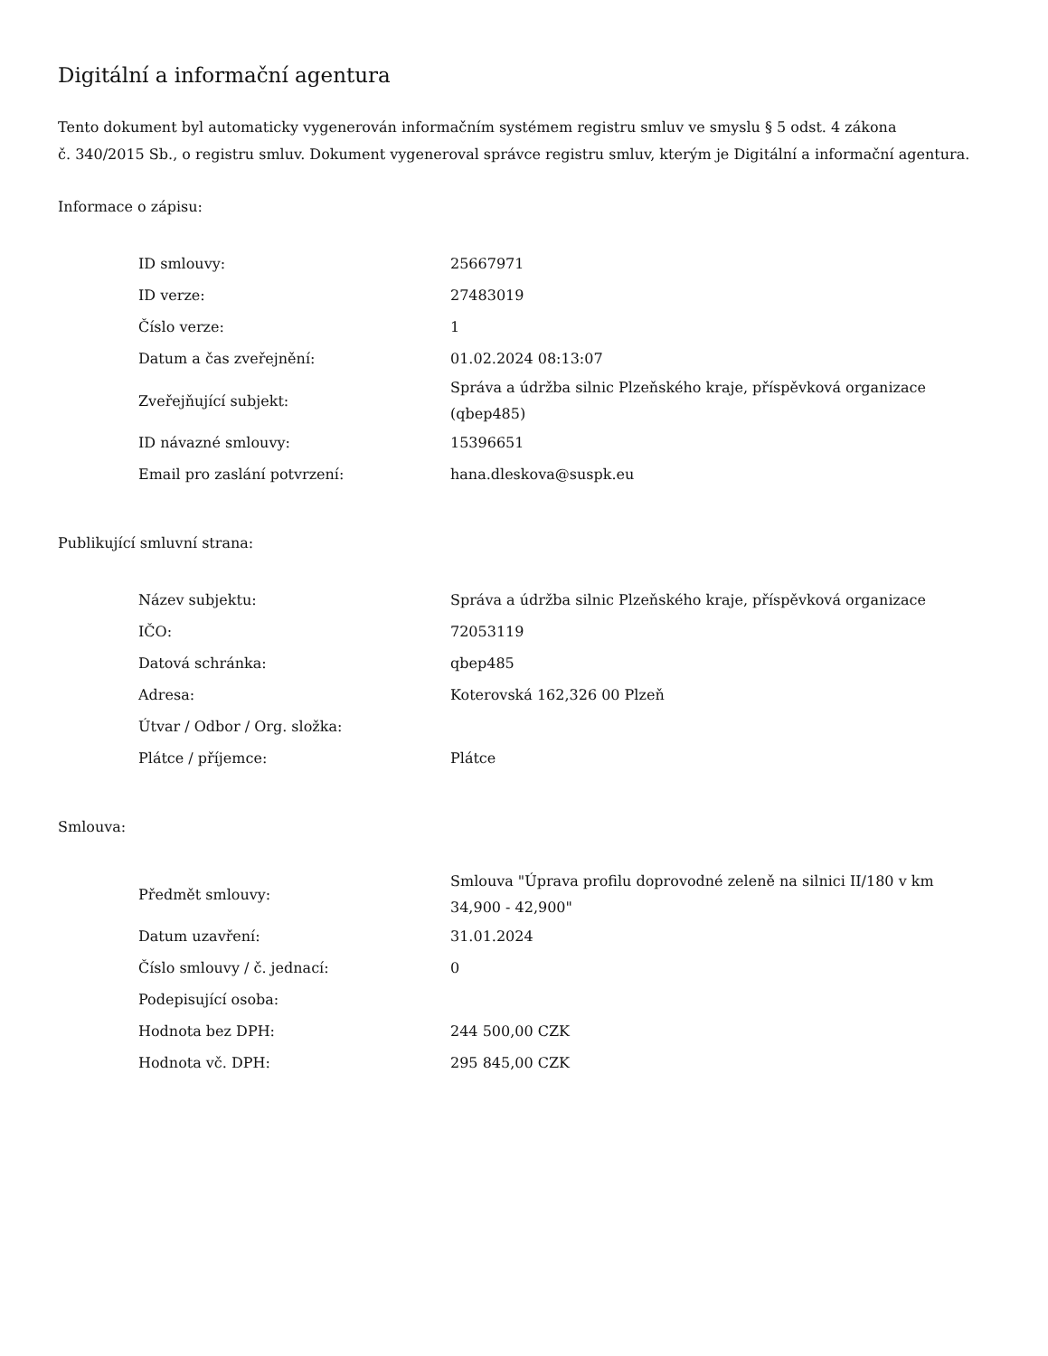Digitální a informační agentura
Tento dokument byl automaticky vygenerován informačním systémem registru smluv ve smyslu § 5 odst. 4 zákona
č. 340/2015 Sb., o registru smluv. Dokument vygeneroval správce registru smluv, kterým je Digitální a informační agentura.
Informace o zápisu:
| ID smlouvy: | 25667971 |
| ID verze: | 27483019 |
| Číslo verze: | 1 |
| Datum a čas zveřejnění: | 01.02.2024 08:13:07 |
| Zveřejňující subjekt: | Správa a údržba silnic Plzeňského kraje, příspěvková organizace (qbep485) |
| ID návazné smlouvy: | 15396651 |
| Email pro zaslání potvrzení: | hana.dleskova@suspk.eu |
Publikující smluvní strana:
| Název subjektu: | Správa a údržba silnic Plzeňského kraje, příspěvková organizace |
| IČO: | 72053119 |
| Datová schránka: | qbep485 |
| Adresa: | Koterovská 162,326 00 Plzeň |
| Útvar / Odbor / Org. složka: | |
| Plátce / příjemce: | Plátce |
Smlouva:
| Předmět smlouvy: | Smlouva "Úprava profilu doprovodné zeleně na silnici II/180 v km 34,900 - 42,900" |
| Datum uzavření: | 31.01.2024 |
| Číslo smlouvy / č. jednací: | 0 |
| Podepisující osoba: | |
| Hodnota bez DPH: | 244 500,00 CZK |
| Hodnota vč. DPH: | 295 845,00 CZK |